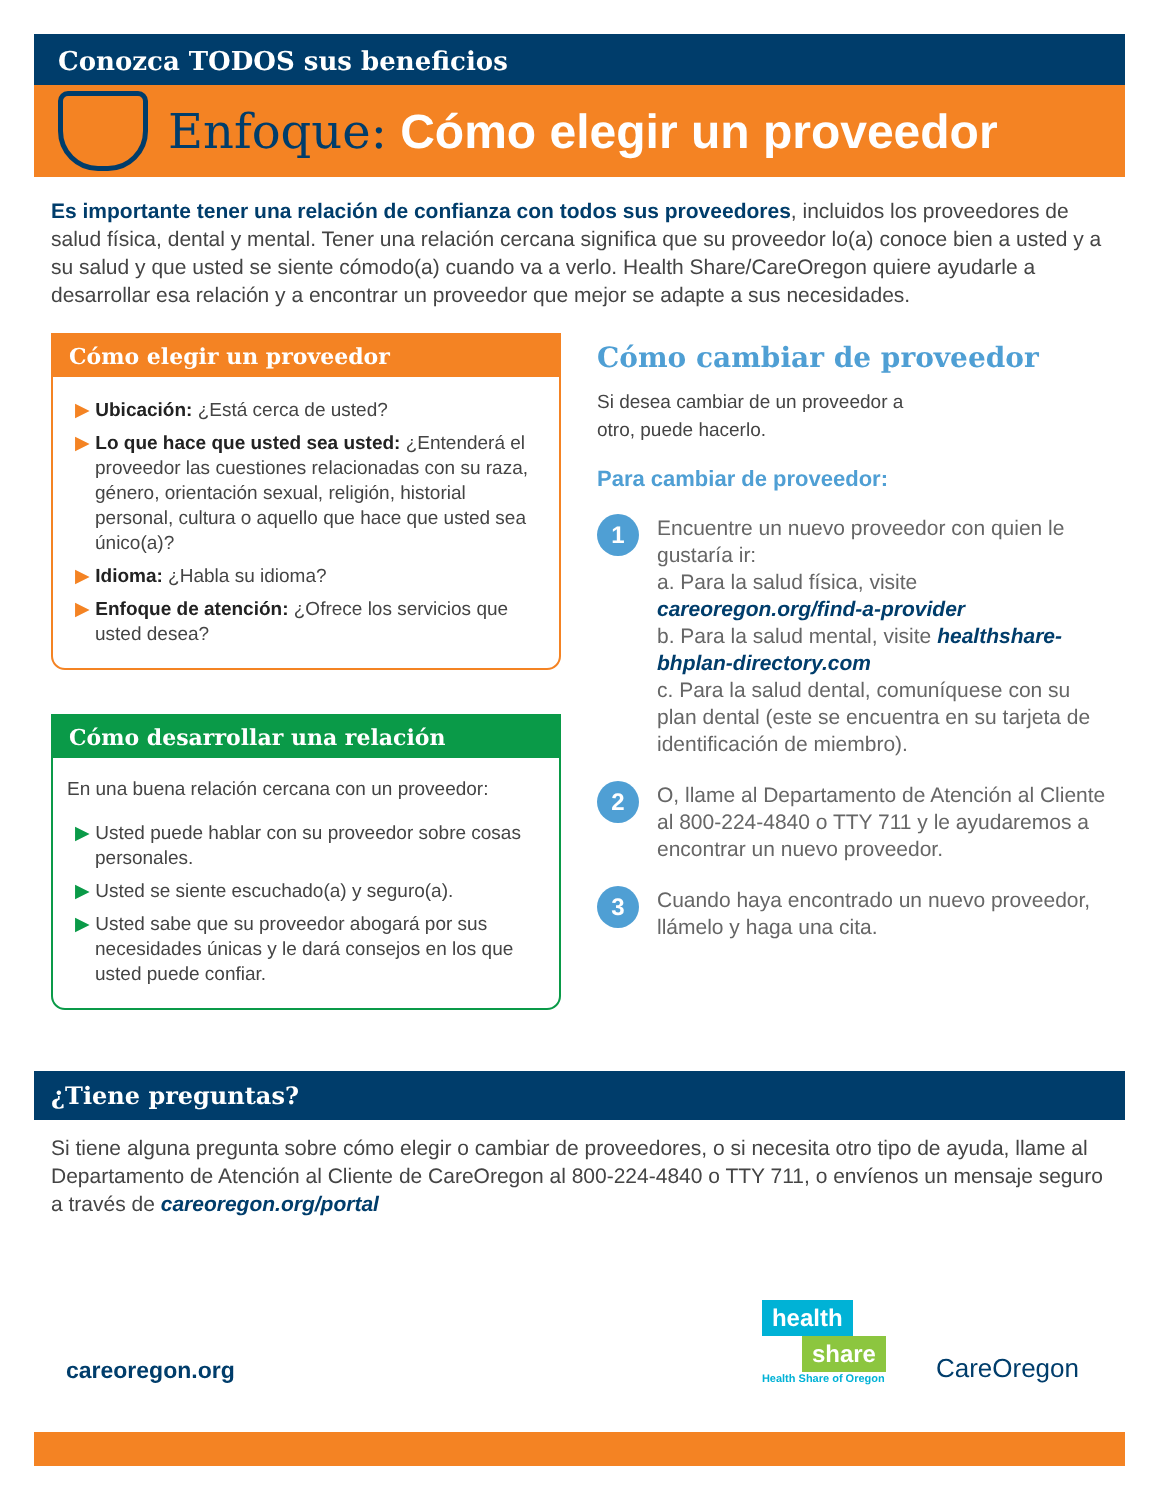Conozca TODOS sus beneficios
Enfoque: Cómo elegir un proveedor
Es importante tener una relación de confianza con todos sus proveedores, incluidos los proveedores de salud física, dental y mental. Tener una relación cercana significa que su proveedor lo(a) conoce bien a usted y a su salud y que usted se siente cómodo(a) cuando va a verlo. Health Share/CareOregon quiere ayudarle a desarrollar esa relación y a encontrar un proveedor que mejor se adapte a sus necesidades.
Cómo elegir un proveedor
▶ Ubicación: ¿Está cerca de usted?
▶ Lo que hace que usted sea usted: ¿Entenderá el proveedor las cuestiones relacionadas con su raza, género, orientación sexual, religión, historial personal, cultura o aquello que hace que usted sea único(a)?
▶ Idioma: ¿Habla su idioma?
▶ Enfoque de atención: ¿Ofrece los servicios que usted desea?
Cómo desarrollar una relación
En una buena relación cercana con un proveedor:
▶ Usted puede hablar con su proveedor sobre cosas personales.
▶ Usted se siente escuchado(a) y seguro(a).
▶ Usted sabe que su proveedor abogará por sus necesidades únicas y le dará consejos en los que usted puede confiar.
Cómo cambiar de proveedor
Si desea cambiar de un proveedor a otro, puede hacerlo.
Para cambiar de proveedor:
1
Encuentre un nuevo proveedor con quien le gustaría ir:
a. Para la salud física, visite careoregon.org/find-a-provider
b. Para la salud mental, visite healthshare-bhplan-directory.com
c. Para la salud dental, comuníquese con su plan dental (este se encuentra en su tarjeta de identificación de miembro).
2
O, llame al Departamento de Atención al Cliente al 800-224-4840 o TTY 711 y le ayudaremos a encontrar un nuevo proveedor.
3
Cuando haya encontrado un nuevo proveedor, llámelo y haga una cita.
¿Tiene preguntas?
Si tiene alguna pregunta sobre cómo elegir o cambiar de proveedores, o si necesita otro tipo de ayuda, llame al Departamento de Atención al Cliente de CareOregon al 800-224-4840 o TTY 711, o envíenos un mensaje seguro a través de careoregon.org/portal
careoregon.org
health
share
Health Share of Oregon
CareOregon